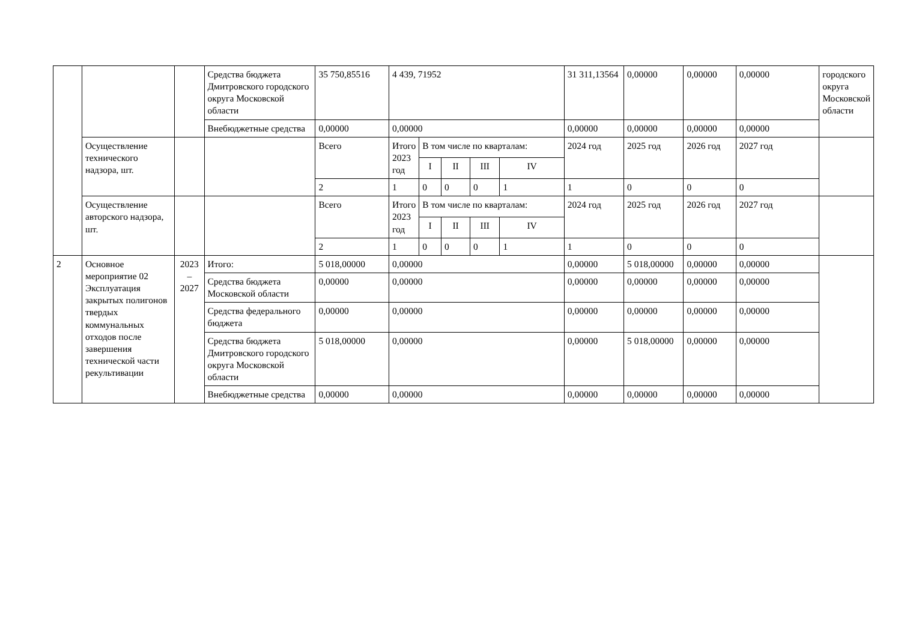| | | | Средства бюджета Дмитровского городского округа Московской области | 35 750,85516 | 4 439, 71952 | | | | | 31 311,13564 | 0,00000 | 0,00000 | 0,00000 | городского округа Московской области |
| | | | Внебюджетные средства | 0,00000 | 0,00000 | | | | | 0,00000 | 0,00000 | 0,00000 | 0,00000 | |
| | Осуществление технического надзора, шт. | | | Всего | Итого 2023 год | В том числе по кварталам: | | | | 2024 год | 2025 год | 2026 год | 2027 год | |
| | | | | | | I | II | III | IV | | | | | |
| | | | | 2 | 1 | 0 | 0 | 0 | 1 | 1 | 0 | 0 | 0 | |
| | Осуществление авторского надзора, шт. | | | Всего | Итого 2023 год | В том числе по кварталам: | | | | 2024 год | 2025 год | 2026 год | 2027 год | |
| | | | | | | I | II | III | IV | | | | | |
| | | | | 2 | 1 | 0 | 0 | 0 | 1 | 1 | 0 | 0 | 0 | |
| 2 | Основное мероприятие 02 Эксплуатация закрытых полигонов твердых коммунальных отходов после завершения технической части рекультивации | 2023 – 2027 | Итого: | 5 018,00000 | 0,00000 | | | | | 0,00000 | 5 018,00000 | 0,00000 | 0,00000 | |
| | | | Средства бюджета Московской области | 0,00000 | 0,00000 | | | | | 0,00000 | 0,00000 | 0,00000 | 0,00000 | |
| | | | Средства федерального бюджета | 0,00000 | 0,00000 | | | | | 0,00000 | 0,00000 | 0,00000 | 0,00000 | |
| | | | Средства бюджета Дмитровского городского округа Московской области | 5 018,00000 | 0,00000 | | | | | 0,00000 | 5 018,00000 | 0,00000 | 0,00000 | |
| | | | Внебюджетные средства | 0,00000 | 0,00000 | | | | | 0,00000 | 0,00000 | 0,00000 | 0,00000 | |